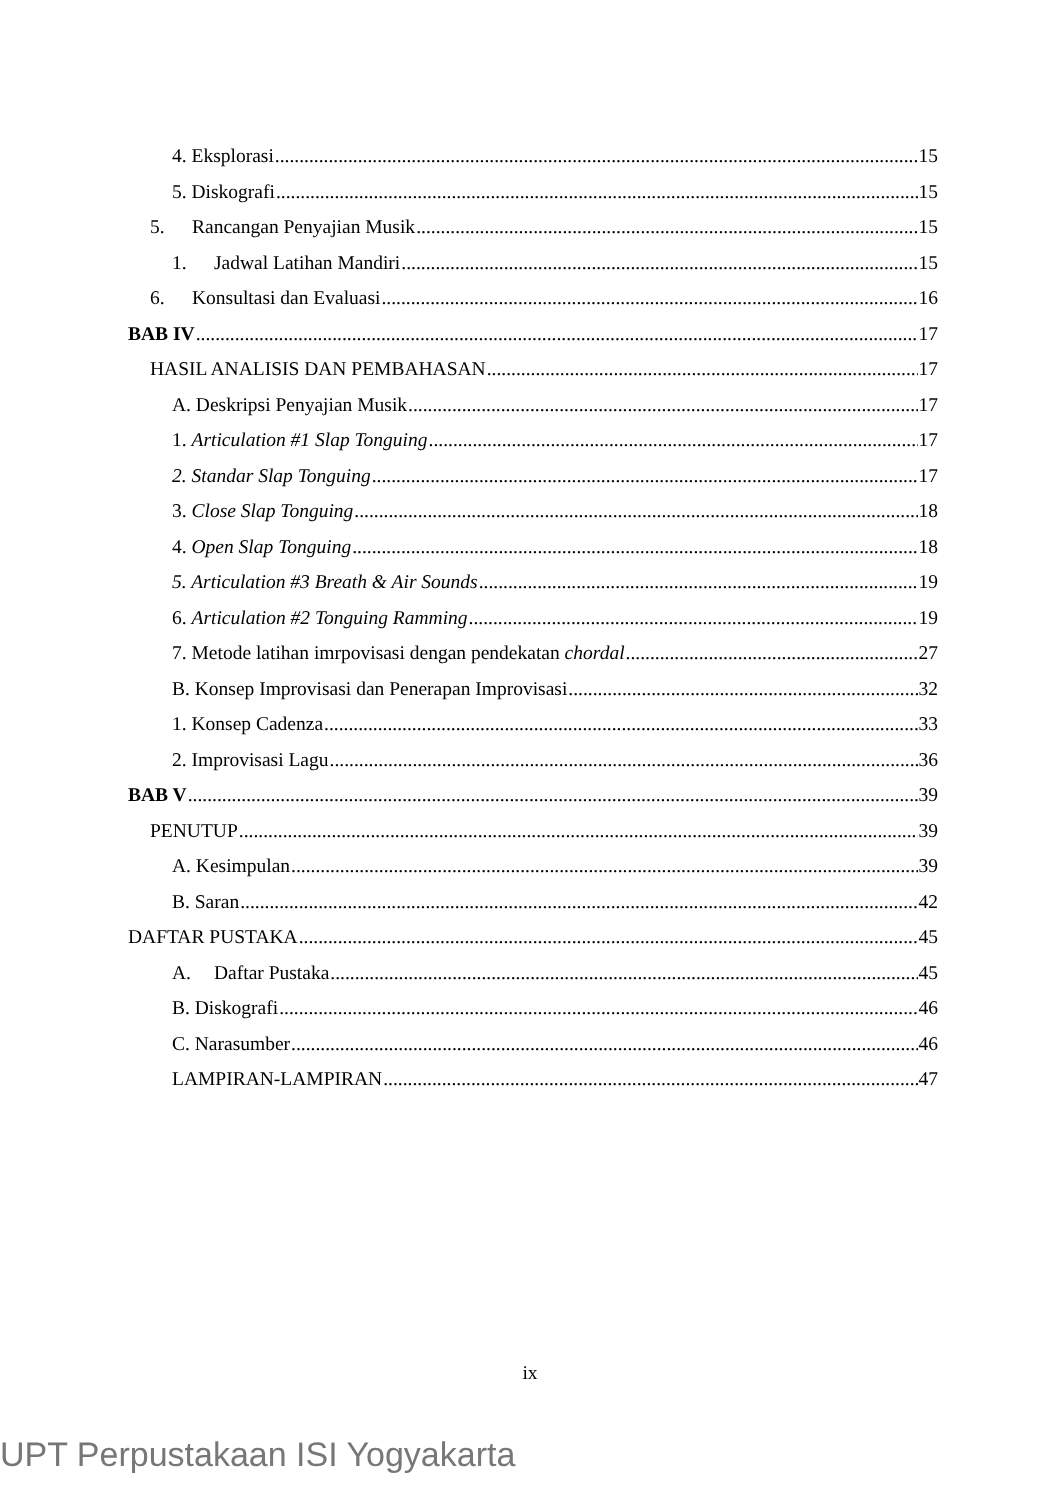4. Eksplorasi 15
5. Diskografi 15
5. Rancangan Penyajian Musik 15
1. Jadwal Latihan Mandiri 15
6. Konsultasi dan Evaluasi 16
BAB IV 17
HASIL ANALISIS DAN PEMBAHASAN 17
A. Deskripsi Penyajian Musik 17
1. Articulation #1 Slap Tonguing 17
2. Standar Slap Tonguing 17
3. Close Slap Tonguing 18
4. Open Slap Tonguing 18
5. Articulation #3 Breath & Air Sounds 19
6. Articulation #2 Tonguing Ramming 19
7. Metode latihan imrpovisasi dengan pendekatan chordal 27
B. Konsep Improvisasi dan Penerapan Improvisasi 32
1. Konsep Cadenza 33
2. Improvisasi Lagu 36
BAB V 39
PENUTUP 39
A. Kesimpulan 39
B. Saran 42
DAFTAR PUSTAKA 45
A. Daftar Pustaka 45
B. Diskografi 46
C. Narasumber 46
LAMPIRAN-LAMPIRAN 47
ix
UPT Perpustakaan ISI Yogyakarta